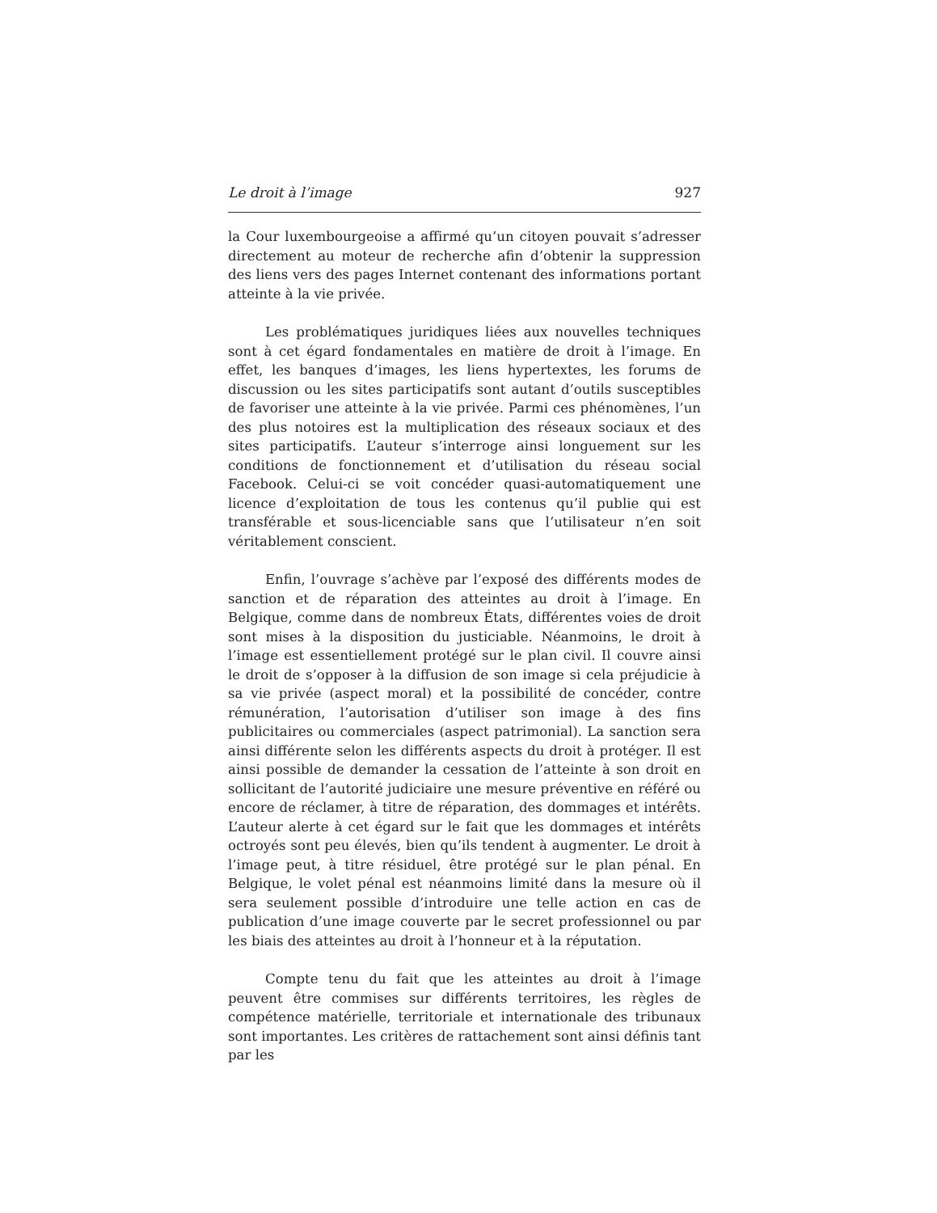Le droit à l’image 927
la Cour luxembourgeoise a affirmé qu’un citoyen pouvait s’adresser directement au moteur de recherche afin d’obtenir la suppression des liens vers des pages Internet contenant des informations portant atteinte à la vie privée.
Les problématiques juridiques liées aux nouvelles techniques sont à cet égard fondamentales en matière de droit à l’image. En effet, les banques d’images, les liens hypertextes, les forums de discussion ou les sites participatifs sont autant d’outils susceptibles de favoriser une atteinte à la vie privée. Parmi ces phénomènes, l’un des plus notoires est la multiplication des réseaux sociaux et des sites participatifs. L’auteur s’interroge ainsi longuement sur les conditions de fonctionnement et d’utilisation du réseau social Facebook. Celui-ci se voit concéder quasi-automatiquement une licence d’exploitation de tous les contenus qu’il publie qui est transférable et sous-licenciable sans que l’utilisateur n’en soit véritablement conscient.
Enfin, l’ouvrage s’achève par l’exposé des différents modes de sanction et de réparation des atteintes au droit à l’image. En Belgique, comme dans de nombreux États, différentes voies de droit sont mises à la disposition du justiciable. Néanmoins, le droit à l’image est essentiellement protégé sur le plan civil. Il couvre ainsi le droit de s’opposer à la diffusion de son image si cela préjudicie à sa vie privée (aspect moral) et la possibilité de concéder, contre rémunération, l’autorisation d’utiliser son image à des fins publicitaires ou commerciales (aspect patrimonial). La sanction sera ainsi différente selon les différents aspects du droit à protéger. Il est ainsi possible de demander la cessation de l’atteinte à son droit en sollicitant de l’autorité judiciaire une mesure préventive en référé ou encore de réclamer, à titre de réparation, des dommages et intérêts. L’auteur alerte à cet égard sur le fait que les dommages et intérêts octroyés sont peu élevés, bien qu’ils tendent à augmenter. Le droit à l’image peut, à titre résiduel, être protégé sur le plan pénal. En Belgique, le volet pénal est néanmoins limité dans la mesure où il sera seulement possible d’introduire une telle action en cas de publication d’une image couverte par le secret professionnel ou par les biais des atteintes au droit à l’honneur et à la réputation.
Compte tenu du fait que les atteintes au droit à l’image peuvent être commises sur différents territoires, les règles de compétence matérielle, territoriale et internationale des tribunaux sont importantes. Les critères de rattachement sont ainsi définis tant par les